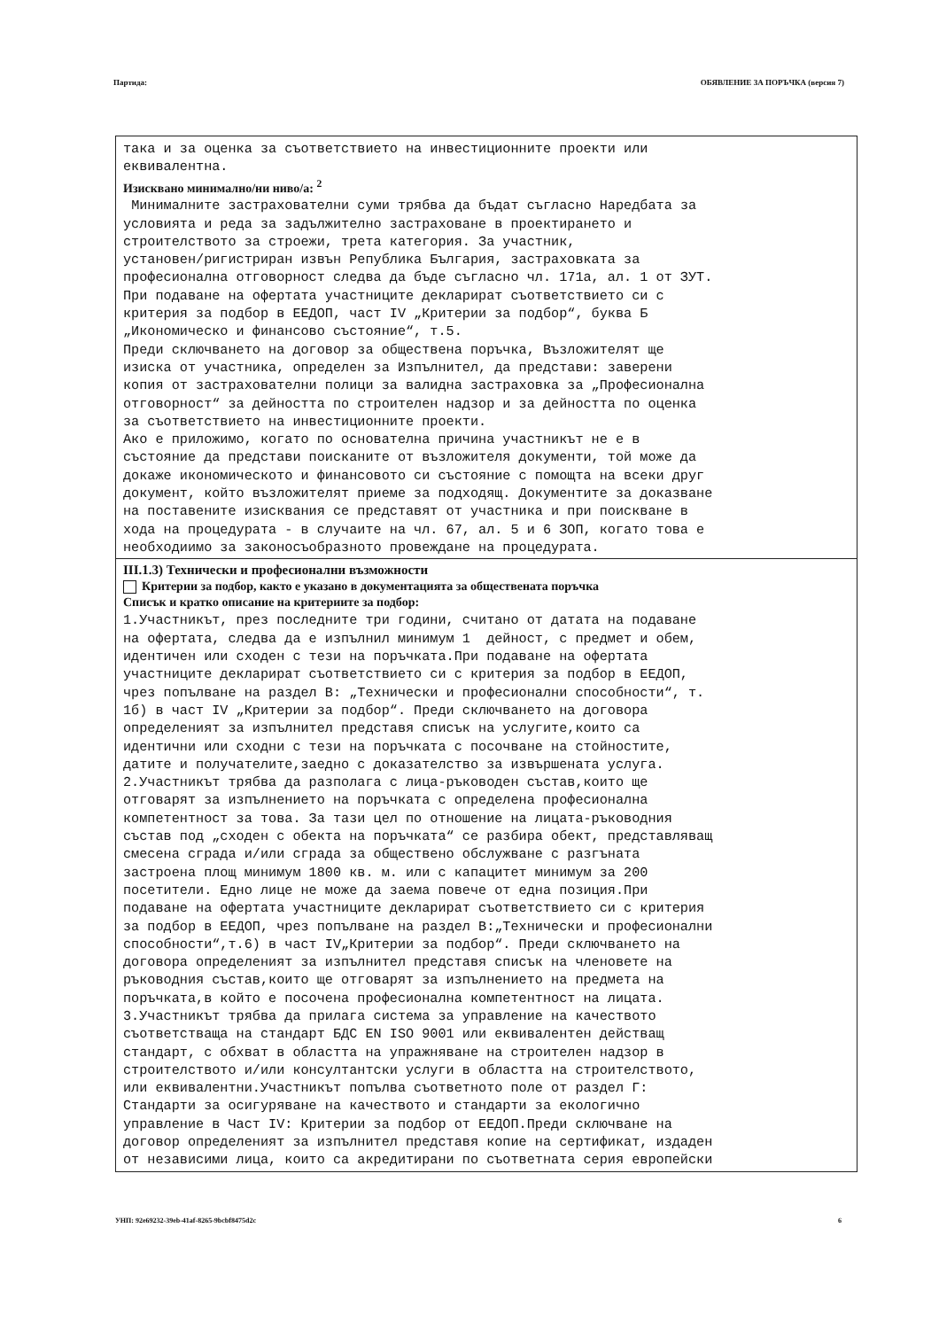Партида: ОБЯВЛЕНИЕ ЗА ПОРЪЧКА (версия 7)
така и за оценка за съответствието на инвестиционните проекти или еквивалентна.
Изисквано минимално/ни ниво/а: <sup>2</sup>
Минималните застрахователни суми трябва да бъдат съгласно Наредбата за условията и реда за задължително застраховане в проектирането и строителството за строежи, трета категория. За участник, установен/ригистриран извън Република България, застраховката за професионална отговорност следва да бъде съгласно чл. 171а, ал. 1 от ЗУТ. При подаване на офертата участниците декларират съответствието си с критерия за подбор в ЕЕДОП, част IV „Критерии за подбор“, буква Б „Икономическо и финансово състояние“, т.5. Преди сключването на договор за обществена поръчка, Възложителят ще изиска от участника, определен за Изпълнител, да представи: заверени копия от застрахователни полици за валидна застраховка за „Професионална отговорност“ за дейността по строителен надзор и за дейността по оценка за съответствието на инвестиционните проекти. Ако е приложимо, когато по основателна причина участникът не е в състояние да представи поисканите от възложителя документи, той може да докаже икономическото и финансовото си състояние с помощта на всеки друг документ, който възложителят приеме за подходящ. Документите за доказване на поставените изисквания се представят от участника и при поискване в хода на процедурата - в случаите на чл. 67, ал. 5 и 6 ЗОП, когато това е необходиимо за законосъобразното провеждане на процедурата.
III.1.3) Технически и професионални възможности
Критерии за подбор, както е указано в документацията за обществената поръчка
Списък и кратко описание на критериите за подбор:
1.Участникът, през последните три години, считано от датата на подаване на офертата, следва да е изпълнил минимум 1 дейност, с предмет и обем, идентичен или сходен с тези на поръчката.При подаване на офертата участниците декларират съответствието си с критерия за подбор в ЕЕДОП, чрез попълване на раздел В: „Технически и професионални способности“, т. 1б) в част IV „Критерии за подбор“. Преди сключването на договора определеният за изпълнител представя списък на услугите,които са идентични или сходни с тези на поръчката с посочване на стойностите, датите и получателите,заедно с доказателство за извършената услуга. 2.Участникът трябва да разполага с лица-ръководен състав,които ще отговарят за изпълнението на поръчката с определена професионална компетентност за това. За тази цел по отношение на лицата-ръководния състав под „сходен с обекта на поръчката“ се разбира обект, представляващ смесена сграда и/или сграда за обществено обслужване с разгъната застроена площ минимум 1800 кв. м. или с капацитет минимум за 200 посетители. Едно лице не може да заема повече от една позиция.При подаване на офертата участниците декларират съответствието си с критерия за подбор в ЕЕДОП, чрез попълване на раздел В:„Технически и професионални способности“,т.6) в част IV„Критерии за подбор“. Преди сключването на договора определеният за изпълнител представя списък на членовете на ръководния състав,които ще отговарят за изпълнението на предмета на поръчката,в който е посочена професионална компетентност на лицата. 3.Участникът трябва да прилага система за управление на качеството съответстваща на стандарт БДС EN ISO 9001 или еквивалентен действащ стандарт, с обхват в областта на упражняване на строителен надзор в строителството и/или консултантски услуги в областта на строителството, или еквивалентни.Участникът попълва съответното поле от раздел Г: Стандарти за осигуряване на качеството и стандарти за екологично управление в Част IV: Критерии за подбор от ЕЕДОП.Преди сключване на договор определеният за изпълнител представя копие на сертификат, издаден от независими лица, които са акредитирани по съответната серия европейски
УНП: 92e69232-39eb-41af-8265-9bcbf8475d2c 6